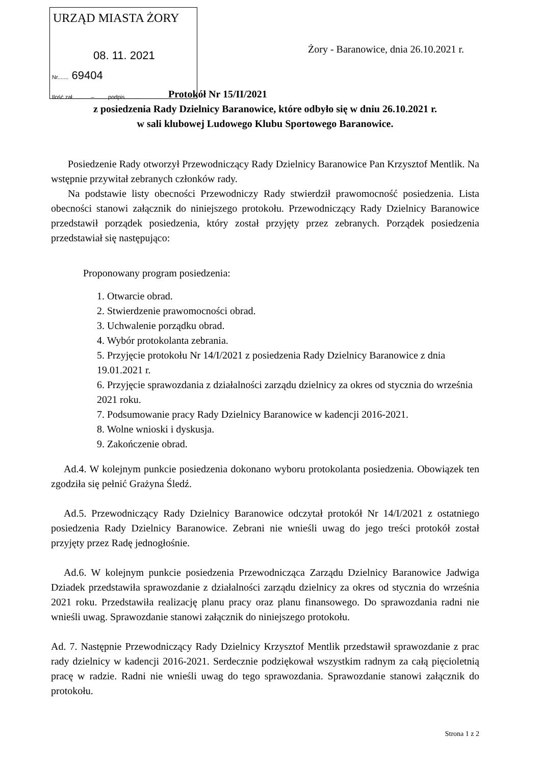URZĄD MIASTA ŻORY
08. 11. 2021
Nr....... 69404
Ilość zał............–........ podpis..........
Żory - Baranowice, dnia 26.10.2021 r.
Protokół Nr 15/II/2021
z posiedzenia Rady Dzielnicy Baranowice, które odbyło się w dniu 26.10.2021 r.
w sali klubowej Ludowego Klubu Sportowego Baranowice.
Posiedzenie Rady otworzył Przewodniczący Rady Dzielnicy Baranowice Pan Krzysztof Mentlik. Na wstępnie przywitał zebranych członków rady.
Na podstawie listy obecności Przewodniczy Rady stwierdził prawomocność posiedzenia. Lista obecności stanowi załącznik do niniejszego protokołu. Przewodniczący Rady Dzielnicy Baranowice przedstawił porządek posiedzenia, który został przyjęty przez zebranych. Porządek posiedzenia przedstawiał się następująco:
Proponowany program posiedzenia:
1. Otwarcie obrad.
2. Stwierdzenie prawomocności obrad.
3. Uchwalenie porządku obrad.
4. Wybór protokolanta zebrania.
5. Przyjęcie protokołu Nr 14/I/2021 z posiedzenia Rady Dzielnicy Baranowice z dnia 19.01.2021 r.
6. Przyjęcie sprawozdania z działalności zarządu dzielnicy za okres od stycznia do września 2021 roku.
7. Podsumowanie pracy Rady Dzielnicy Baranowice w kadencji 2016-2021.
8. Wolne wnioski i dyskusja.
9. Zakończenie obrad.
Ad.4. W kolejnym punkcie posiedzenia dokonano wyboru protokolanta posiedzenia. Obowiązek ten zgodziła się pełnić Grażyna Śledź.
Ad.5. Przewodniczący Rady Dzielnicy Baranowice odczytał protokół Nr 14/I/2021 z ostatniego posiedzenia Rady Dzielnicy Baranowice. Zebrani nie wnieśli uwag do jego treści protokół został przyjęty przez Radę jednogłośnie.
Ad.6. W kolejnym punkcie posiedzenia Przewodnicząca Zarządu Dzielnicy Baranowice Jadwiga Dziadek przedstawiła sprawozdanie z działalności zarządu dzielnicy za okres od stycznia do września 2021 roku. Przedstawiła realizację planu pracy oraz planu finansowego. Do sprawozdania radni nie wnieśli uwag. Sprawozdanie stanowi załącznik do niniejszego protokołu.
Ad. 7. Następnie Przewodniczący Rady Dzielnicy Krzysztof Mentlik przedstawił sprawozdanie z prac rady dzielnicy w kadencji 2016-2021. Serdecznie podziękował wszystkim radnym za całą pięcioletnią pracę w radzie. Radni nie wnieśli uwag do tego sprawozdania. Sprawozdanie stanowi załącznik do protokołu.
Strona 1 z 2